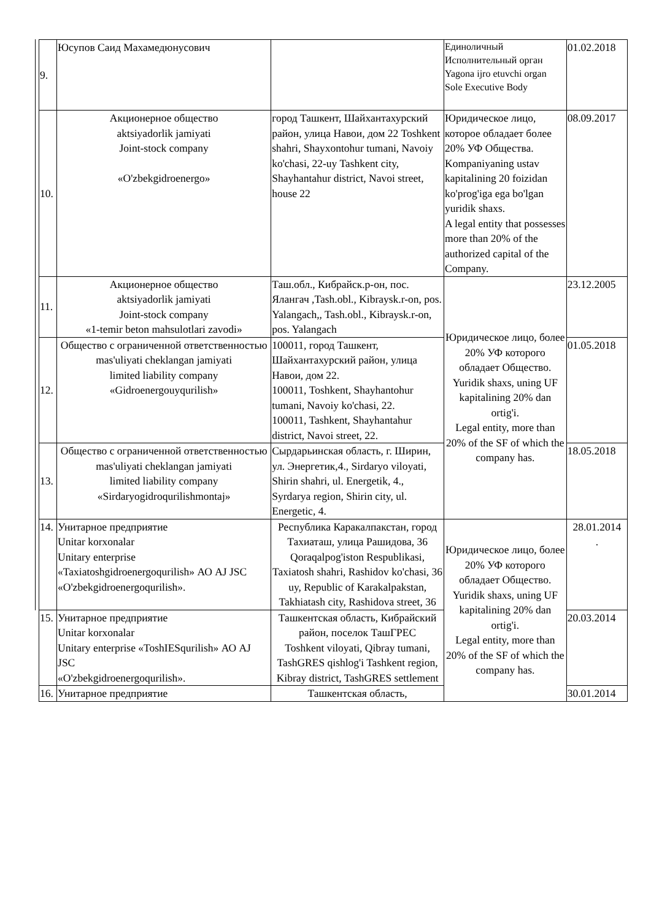| 9. | Юсупов Саид Махамедюнусович | | Единоличный Исполнительный орган Yagona ijro etuvchi organ Sole Executive Body | 01.02.2018 |
| 10. | Акционерное общество aktsiyadorlik jamiyati Joint-stock company «O'zbekgidroenergo» | город Ташкент, Шайхантахурский район, улица Навои, дом 22 Toshkent shahri, Shayxontohur tumani, Navoiy ko'chasi, 22-uy Tashkent city, Shayhantahur district, Navoi street, house 22 | Юридическое лицо, которое обладает более 20% УФ Общества. Kompaniyaning ustav kapitalining 20 foizidan ko'prog'iga ega bo'lgan yuridik shaxs. A legal entity that possesses more than 20% of the authorized capital of the Company. | 08.09.2017 |
| 11. | Акционерное общество aktsiyadorlik jamiyati Joint-stock company «1-temir beton mahsulotlari zavodi» | Таш.обл., Кибрайск.р-он, пос. Ялангач ,Tash.obl., Kibraysk.r-on, pos. Yalangach,, Tash.obl., Kibraysk.r-on, pos. Yalangach | Юридическое лицо, более 20% УФ которого обладает Общество. Yuridik shaxs, uning UF kapitalining 20% dan ortig'i. Legal entity, more than 20% of the SF of which the company has. | 23.12.2005 |
| 12. | Общество с ограниченной ответственностью mas'uliyati cheklangan jamiyati limited liability company «Gidroenergouyqurilish» | 100011, город Ташкент, Шайхантахурский район, улица Навои, дом 22. 100011, Toshkent, Shayhantohur tumani, Navoiy ko'chasi, 22. 100011, Tashkent, Shayhantahur district, Navoi street, 22. | | 01.05.2018 |
| 13. | Общество с ограниченной ответственностью mas'uliyati cheklangan jamiyati limited liability company «Sirdaryogidroqurilishmontaj» | Сырдарьинская область, г. Ширин, ул. Энергетик,4., Sirdaryo viloyati, Shirin shahri, ul. Energetik, 4., Syrdarya region, Shirin city, ul. Energetic, 4. | | 18.05.2018 |
| 14. | Унитарное предприятие Unitar korxonalar Unitary enterprise «Taxiatoshgidroenergoqurilish» АО AJ JSC «O'zbekgidroenergoqurilish». | Республика Каракалпакстан, город Тахиаташ, улица Рашидова, 36 Qoraqalpog'iston Respublikasi, Taxiatosh shahri, Rashidov ko'chasi, 36 uy, Republic of Karakalpakstan, Takhiatash city, Rashidova street, 36 | Юридическое лицо, более 20% УФ которого обладает Общество. Yuridik shaxs, uning UF kapitalining 20% dan ortig'i. Legal entity, more than 20% of the SF of which the company has. | 28.01.2014 . |
| 15. | Унитарное предприятие Unitar korxonalar Unitary enterprise «ToshIESqurilish» АО AJ JSC «O'zbekgidroenergoqurilish». | Ташкентская область, Кибрайский район, поселок ТашГРЕС Toshkent viloyati, Qibray tumani, TashGRES qishlog'i Tashkent region, Kibray district, TashGRES settlement | | 20.03.2014 |
| 16. | Унитарное предприятие | Ташкентская область, | | 30.01.2014 |